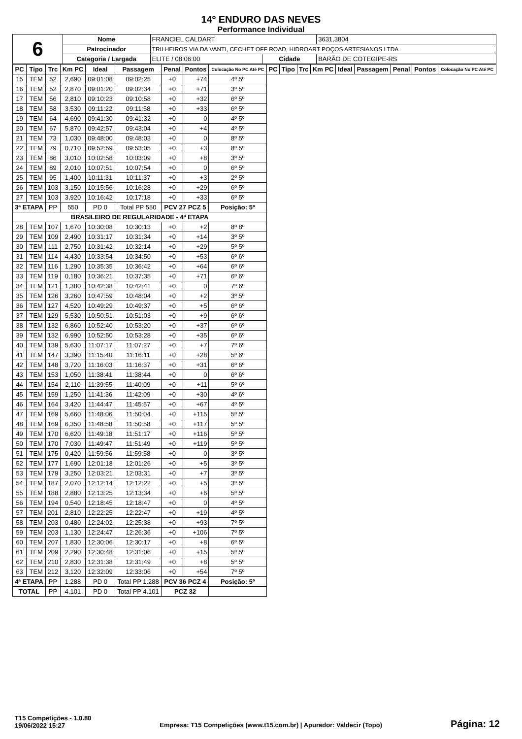14º ENDURO DAS NEVES
Performance Individual
| 6 | Nome | FRANCIEL CALDART | | 3631,3804 |
| | Patrocinador | TRILHEIROS VIA DA VANTI, CECHET OFF ROAD, HIDROART POÇOS ARTESIANOS LTDA | | |
| | Categoria / Largada | ELITE / 08:06:00 | Cidade | BARÃO DE COTEGIPE-RS |
| PC | Tipo | Trc | Km PC | Ideal | Passagem | Penal | Pontos | Colocação No PC Até PC | PC | Tipo | Trc | Km PC | Ideal | Passagem | Penal | Pontos | Colocação No PC Até PC |
| --- | --- | --- | --- | --- | --- | --- | --- | --- | --- | --- | --- | --- | --- | --- | --- | --- | --- |
| 15 | TEM | 52 | 2,690 | 09:01:08 | 09:02:25 | +0 | +74 | 4º 5º | | | | | | | | | |
| 16 | TEM | 52 | 2,870 | 09:01:20 | 09:02:34 | +0 | +71 | 3º 5º | | | | | | | | | |
| 17 | TEM | 56 | 2,810 | 09:10:23 | 09:10:58 | +0 | +32 | 6º 5º | | | | | | | | | |
| 18 | TEM | 58 | 3,530 | 09:11:22 | 09:11:58 | +0 | +33 | 6º 5º | | | | | | | | | |
| 19 | TEM | 64 | 4,690 | 09:41:30 | 09:41:32 | +0 | 0 | 4º 5º | | | | | | | | | |
| 20 | TEM | 67 | 5,870 | 09:42:57 | 09:43:04 | +0 | +4 | 4º 5º | | | | | | | | | |
| 21 | TEM | 73 | 1,030 | 09:48:00 | 09:48:03 | +0 | 0 | 8º 5º | | | | | | | | | |
| 22 | TEM | 79 | 0,710 | 09:52:59 | 09:53:05 | +0 | +3 | 8º 5º | | | | | | | | | |
| 23 | TEM | 86 | 3,010 | 10:02:58 | 10:03:09 | +0 | +8 | 3º 5º | | | | | | | | | |
| 24 | TEM | 89 | 2,010 | 10:07:51 | 10:07:54 | +0 | 0 | 6º 5º | | | | | | | | | |
| 25 | TEM | 95 | 1,400 | 10:11:31 | 10:11:37 | +0 | +3 | 2º 5º | | | | | | | | | |
| 26 | TEM | 103 | 3,150 | 10:15:56 | 10:16:28 | +0 | +29 | 6º 5º | | | | | | | | | |
| 27 | TEM | 103 | 3,920 | 10:16:42 | 10:17:18 | +0 | +33 | 6º 5º | | | | | | | | | |
| 3ª ETAPA | | PP | 550 | PD 0 | Total PP 550 | PCV 27 PCZ 5 | | Posição: 5º | | | | | | | | | |
| BRASILEIRO DE REGULARIDADE - 4ª ETAPA | | | | | | | | | | | | | | | | | |
| 28 | TEM | 107 | 1,670 | 10:30:08 | 10:30:13 | +0 | +2 | 8º 8º | | | | | | | | | |
| 29 | TEM | 109 | 2,490 | 10:31:17 | 10:31:34 | +0 | +14 | 3º 5º | | | | | | | | | |
| 30 | TEM | 111 | 2,750 | 10:31:42 | 10:32:14 | +0 | +29 | 5º 5º | | | | | | | | | |
| 31 | TEM | 114 | 4,430 | 10:33:54 | 10:34:50 | +0 | +53 | 6º 6º | | | | | | | | | |
| 32 | TEM | 116 | 1,290 | 10:35:35 | 10:36:42 | +0 | +64 | 6º 6º | | | | | | | | | |
| 33 | TEM | 119 | 0,180 | 10:36:21 | 10:37:35 | +0 | +71 | 6º 6º | | | | | | | | | |
| 34 | TEM | 121 | 1,380 | 10:42:38 | 10:42:41 | +0 | 0 | 7º 6º | | | | | | | | | |
| 35 | TEM | 126 | 3,260 | 10:47:59 | 10:48:04 | +0 | +2 | 3º 5º | | | | | | | | | |
| 36 | TEM | 127 | 4,520 | 10:49:29 | 10:49:37 | +0 | +5 | 6º 6º | | | | | | | | | |
| 37 | TEM | 129 | 5,530 | 10:50:51 | 10:51:03 | +0 | +9 | 6º 6º | | | | | | | | | |
| 38 | TEM | 132 | 6,860 | 10:52:40 | 10:53:20 | +0 | +37 | 6º 6º | | | | | | | | | |
| 39 | TEM | 132 | 6,990 | 10:52:50 | 10:53:28 | +0 | +35 | 6º 6º | | | | | | | | | |
| 40 | TEM | 139 | 5,630 | 11:07:17 | 11:07:27 | +0 | +7 | 7º 6º | | | | | | | | | |
| 41 | TEM | 147 | 3,390 | 11:15:40 | 11:16:11 | +0 | +28 | 5º 6º | | | | | | | | | |
| 42 | TEM | 148 | 3,720 | 11:16:03 | 11:16:37 | +0 | +31 | 6º 6º | | | | | | | | | |
| 43 | TEM | 153 | 1,050 | 11:38:41 | 11:38:44 | +0 | 0 | 6º 6º | | | | | | | | | |
| 44 | TEM | 154 | 2,110 | 11:39:55 | 11:40:09 | +0 | +11 | 5º 6º | | | | | | | | | |
| 45 | TEM | 159 | 1,250 | 11:41:36 | 11:42:09 | +0 | +30 | 4º 6º | | | | | | | | | |
| 46 | TEM | 164 | 3,420 | 11:44:47 | 11:45:57 | +0 | +67 | 4º 5º | | | | | | | | | |
| 47 | TEM | 169 | 5,660 | 11:48:06 | 11:50:04 | +0 | +115 | 5º 5º | | | | | | | | | |
| 48 | TEM | 169 | 6,350 | 11:48:58 | 11:50:58 | +0 | +117 | 5º 5º | | | | | | | | | |
| 49 | TEM | 170 | 6,620 | 11:49:18 | 11:51:17 | +0 | +116 | 5º 5º | | | | | | | | | |
| 50 | TEM | 170 | 7,030 | 11:49:47 | 11:51:49 | +0 | +119 | 5º 5º | | | | | | | | | |
| 51 | TEM | 175 | 0,420 | 11:59:56 | 11:59:58 | +0 | 0 | 3º 5º | | | | | | | | | |
| 52 | TEM | 177 | 1,690 | 12:01:18 | 12:01:26 | +0 | +5 | 3º 5º | | | | | | | | | |
| 53 | TEM | 179 | 3,250 | 12:03:21 | 12:03:31 | +0 | +7 | 3º 5º | | | | | | | | | |
| 54 | TEM | 187 | 2,070 | 12:12:14 | 12:12:22 | +0 | +5 | 3º 5º | | | | | | | | | |
| 55 | TEM | 188 | 2,880 | 12:13:25 | 12:13:34 | +0 | +6 | 5º 5º | | | | | | | | | |
| 56 | TEM | 194 | 0,540 | 12:18:45 | 12:18:47 | +0 | 0 | 4º 5º | | | | | | | | | |
| 57 | TEM | 201 | 2,810 | 12:22:25 | 12:22:47 | +0 | +19 | 4º 5º | | | | | | | | | |
| 58 | TEM | 203 | 0,480 | 12:24:02 | 12:25:38 | +0 | +93 | 7º 5º | | | | | | | | | |
| 59 | TEM | 203 | 1,130 | 12:24:47 | 12:26:36 | +0 | +106 | 7º 5º | | | | | | | | | |
| 60 | TEM | 207 | 1,830 | 12:30:06 | 12:30:17 | +0 | +8 | 6º 5º | | | | | | | | | |
| 61 | TEM | 209 | 2,290 | 12:30:48 | 12:31:06 | +0 | +15 | 5º 5º | | | | | | | | | |
| 62 | TEM | 210 | 2,830 | 12:31:38 | 12:31:49 | +0 | +8 | 5º 5º | | | | | | | | | |
| 63 | TEM | 212 | 3,120 | 12:32:09 | 12:33:06 | +0 | +54 | 7º 5º | | | | | | | | | |
| 4ª ETAPA | | PP | 1.288 | PD 0 | Total PP 1.288 | PCV 36 PCZ 4 | | Posição: 5º | | | | | | | | | |
| TOTAL | | PP | 4.101 | PD 0 | Total PP 4.101 | PCZ 32 | | | | | | | | | | | |
T15 Competições - 1.0.80
19/06/2022 15:27
Empresa: T15 Competições (www.t15.com.br) | Apurador: Valdecir (Topo)
Página: 12